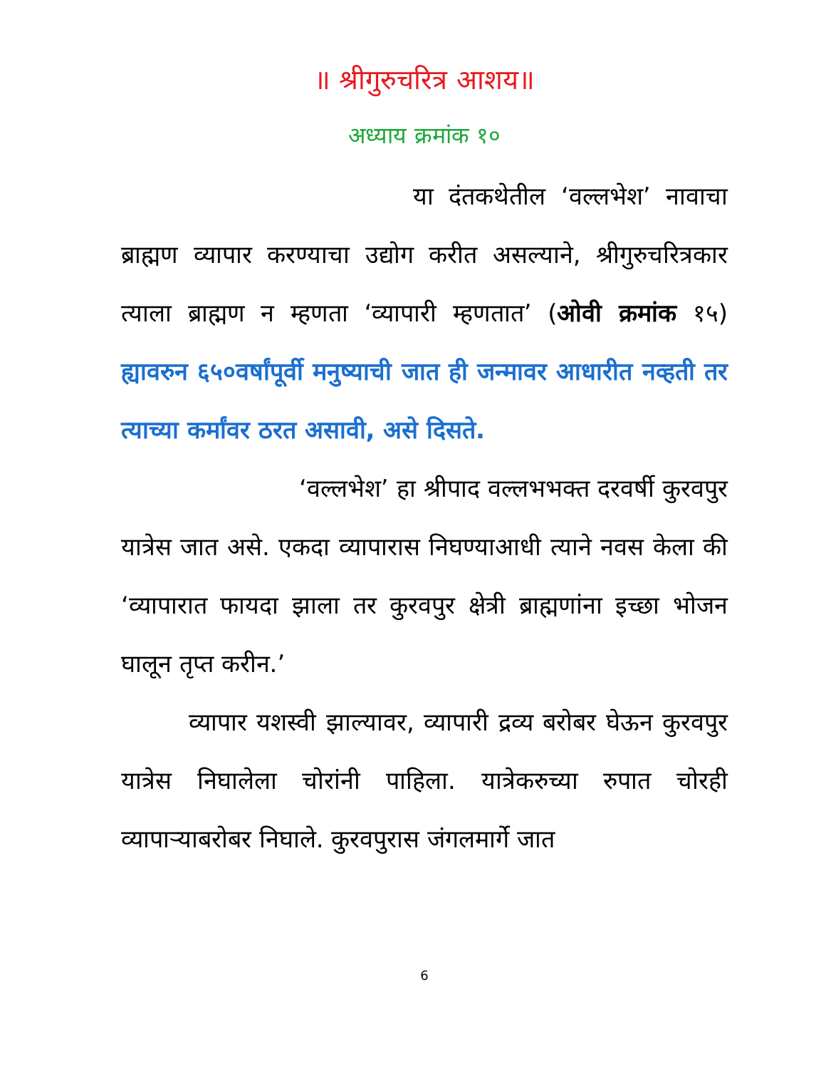॥ श्रीगुरुचरित्र आशय॥
अध्याय क्रमांक १०
या दंतकथेतील ‘वल्लभेश’ नावाचा ब्राह्मण व्यापार करण्याचा उद्योग करीत असल्याने, श्रीगुरुचरित्रकार त्याला ब्राह्मण न म्हणता ‘व्यापारी म्हणतात’ (ओवी क्रमांक १५) ह्यावरुन ६५०वर्षांपूर्वी मनुष्याची जात ही जन्मावर आधारीत नव्हती तर त्याच्या कर्मांवर ठरत असावी, असे दिसते.
‘वल्लभेश’ हा श्रीपाद वल्लभभक्त दरवर्षी कुरवपुर यात्रेस जात असे. एकदा व्यापारास निघण्याआधी त्याने नवस केला की ‘व्यापारात फायदा झाला तर कुरवपुर क्षेत्री ब्राह्मणांना इच्छा भोजन घालून तृप्त करीन.’
व्यापार यशस्वी झाल्यावर, व्यापारी द्रव्य बरोबर घेऊन कुरवपुर यात्रेस निघालेला चोरांनी पाहिला. यात्रेकरुच्या रुपात चोरही व्यापाऱ्याबरोबर निघाले. कुरवपुरास जंगलमार्गे जात
6